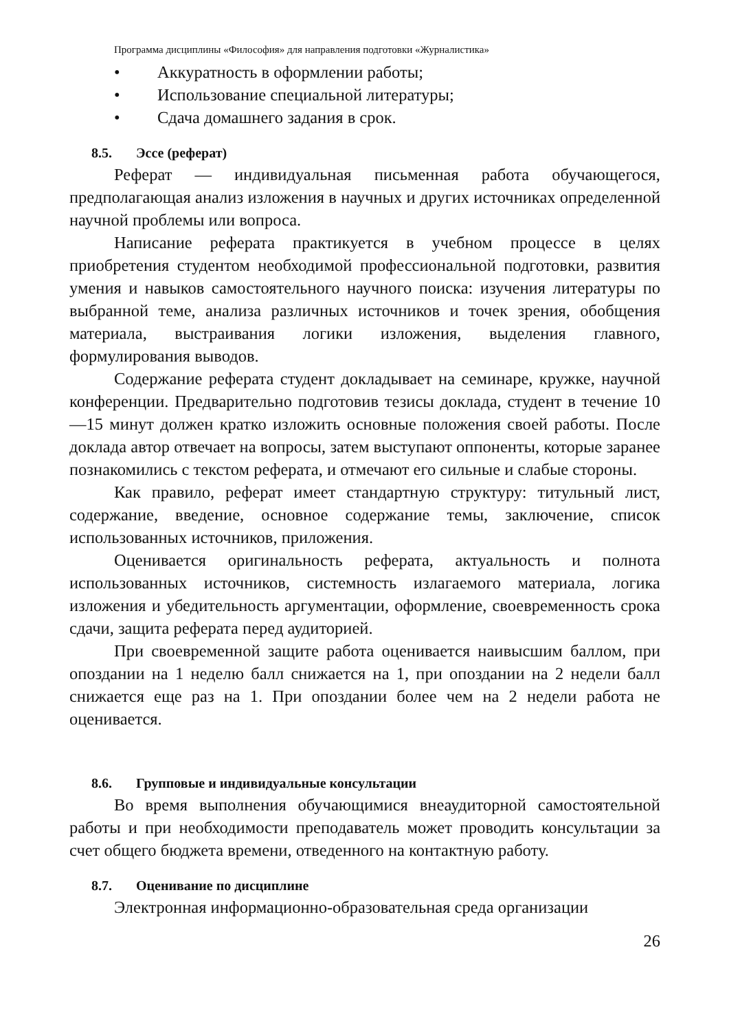Программа дисциплины «Философия» для направления подготовки «Журналистика»
• Аккуратность в оформлении работы;
• Использование специальной литературы;
• Сдача домашнего задания в срок.
8.5. Эссе (реферат)
Реферат — индивидуальная письменная работа обучающегося, предполагающая анализ изложения в научных и других источниках определенной научной проблемы или вопроса.
Написание реферата практикуется в учебном процессе в целях приобретения студентом необходимой профессиональной подготовки, развития умения и навыков самостоятельного научного поиска: изучения литературы по выбранной теме, анализа различных источников и точек зрения, обобщения материала, выстраивания логики изложения, выделения главного, формулирования выводов.
Содержание реферата студент докладывает на семинаре, кружке, научной конференции. Предварительно подготовив тезисы доклада, студент в течение 10—15 минут должен кратко изложить основные положения своей работы. После доклада автор отвечает на вопросы, затем выступают оппоненты, которые заранее познакомились с текстом реферата, и отмечают его сильные и слабые стороны.
Как правило, реферат имеет стандартную структуру: титульный лист, содержание, введение, основное содержание темы, заключение, список использованных источников, приложения.
Оценивается оригинальность реферата, актуальность и полнота использованных источников, системность излагаемого материала, логика изложения и убедительность аргументации, оформление, своевременность срока сдачи, защита реферата перед аудиторией.
При своевременной защите работа оценивается наивысшим баллом, при опоздании на 1 неделю балл снижается на 1, при опоздании на 2 недели балл снижается еще раз на 1. При опоздании более чем на 2 недели работа не оценивается.
8.6. Групповые и индивидуальные консультации
Во время выполнения обучающимися внеаудиторной самостоятельной работы и при необходимости преподаватель может проводить консультации за счет общего бюджета времени, отведенного на контактную работу.
8.7. Оценивание по дисциплине
Электронная информационно-образовательная среда организации
26